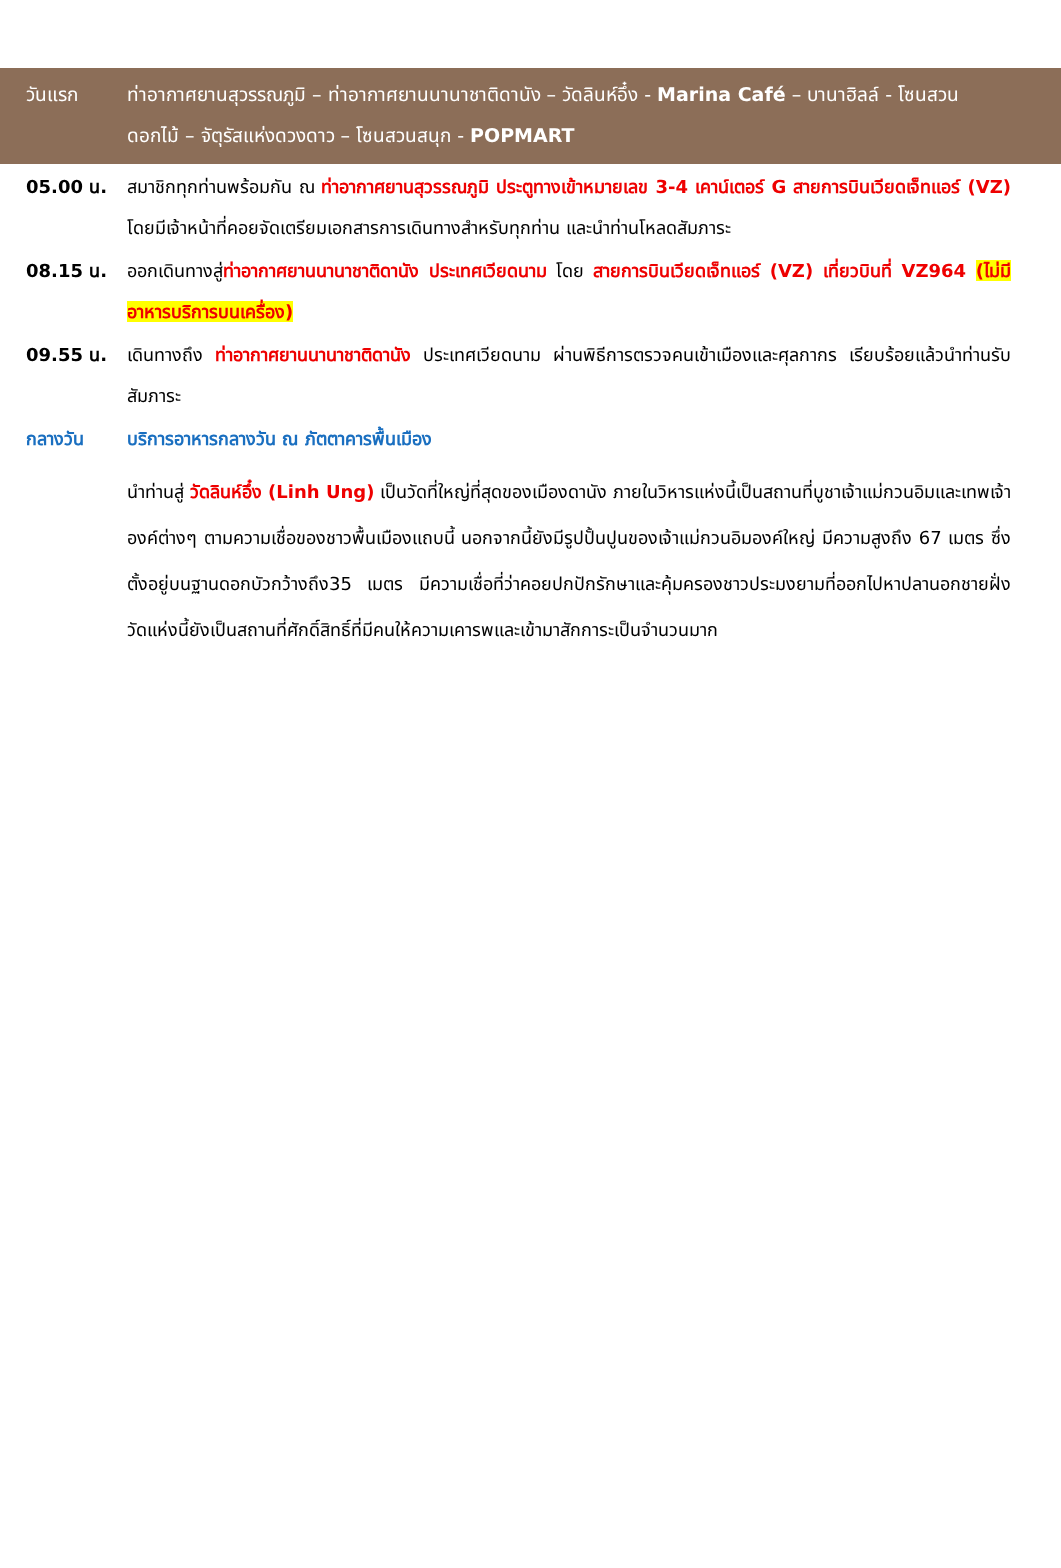วันแรก ท่าอากาศยานสุวรรณภูมิ – ท่าอากาศยานนานาชาติดานัง – วัดลินห์อึ๋ง - Marina Café – บานาฮิลล์ - โซนสวนดอกไม้ – จัตุรัสแห่งดวงดาว – โซนสวนสนุก - POPMART
05.00 น. สมาชิกทุกท่านพร้อมกัน ณ ท่าอากาศยานสุวรรณภูมิ ประตูทางเข้าหมายเลข 3-4 เคาน์เตอร์ G สายการบินเวียดเจ็ทแอร์ (VZ) โดยมีเจ้าหน้าที่คอยจัดเตรียมเอกสารการเดินทางสำหรับทุกท่าน และนำท่านโหลดสัมภาระ
08.15 น. ออกเดินทางสู่ท่าอากาศยานนานาชาติดานัง ประเทศเวียดนาม โดย สายการบินเวียดเจ็ทแอร์ (VZ) เที่ยวบินที่ VZ964 (ไม่มีอาหารบริการบนเครื่อง)
09.55 น. เดินทางถึง ท่าอากาศยานนานาชาติดานัง ประเทศเวียดนาม ผ่านพิธีการตรวจคนเข้าเมืองและศุลกากร เรียบร้อยแล้วนำท่านรับสัมภาระ
กลางวัน บริการอาหารกลางวัน ณ ภัตตาคารพื้นเมือง
นำท่านสู่ วัดลินห์อึ๋ง (Linh Ung) เป็นวัดที่ใหญ่ที่สุดของเมืองดานัง ภายในวิหารแห่งนี้เป็นสถานที่บูชาเจ้าแม่กวนอิมและเทพเจ้าองค์ต่างๆ ตามความเชื่อของชาวพื้นเมืองแถบนี้ นอกจากนี้ยังมีรูปปั้นปูนของเจ้าแม่กวนอิมองค์ใหญ่ มีความสูงถึง 67 เมตร ซึ่งตั้งอยู่บนฐานดอกบัวกว้างถึง35 เมตร มีความเชื่อที่ว่าคอยปกปักรักษาและคุ้มครองชาวประมงยามที่ออกไปหาปลานอกชายฝั่ง วัดแห่งนี้ยังเป็นสถานที่ศักดิ์สิทธิ์ที่มีคนให้ความเคารพและเข้ามาสักการะเป็นจำนวนมาก